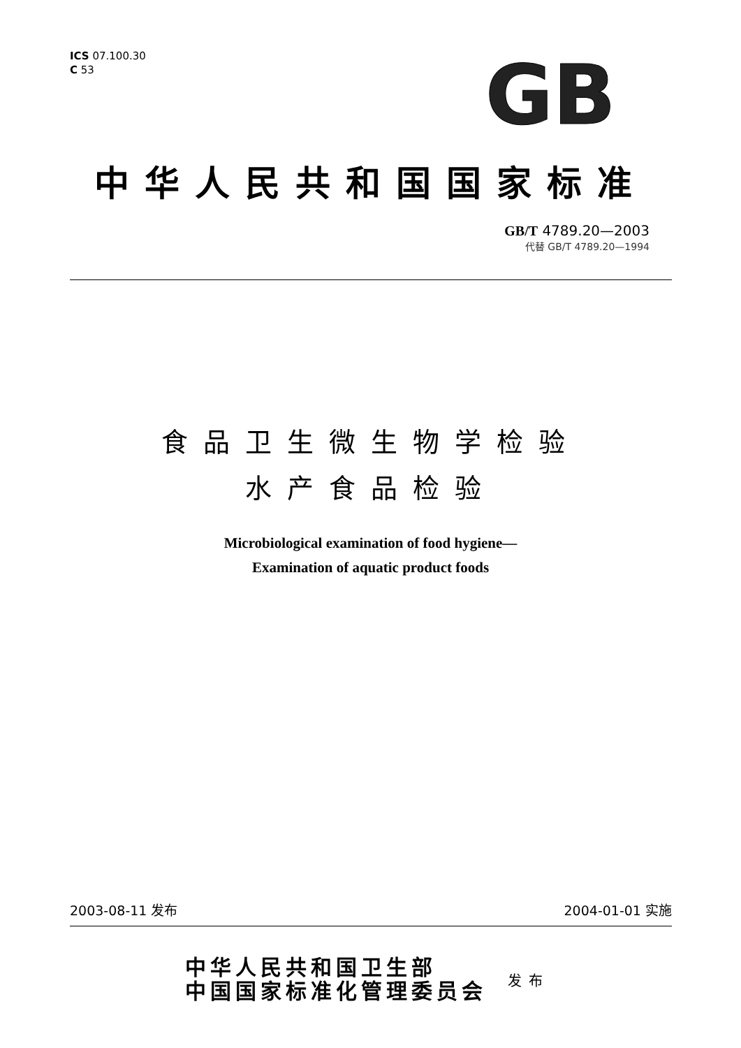ICS 07.100.30
C 53
GB
中华人民共和国国家标准
GB/T 4789.20—2003
代替 GB/T 4789.20—1994
食品卫生微生物学检验
水产食品检验
Microbiological examination of food hygiene—
Examination of aquatic product foods
2003-08-11 发布 2004-01-01 实施
中华人民共和国卫生部
中国国家标准化管理委员会
发布